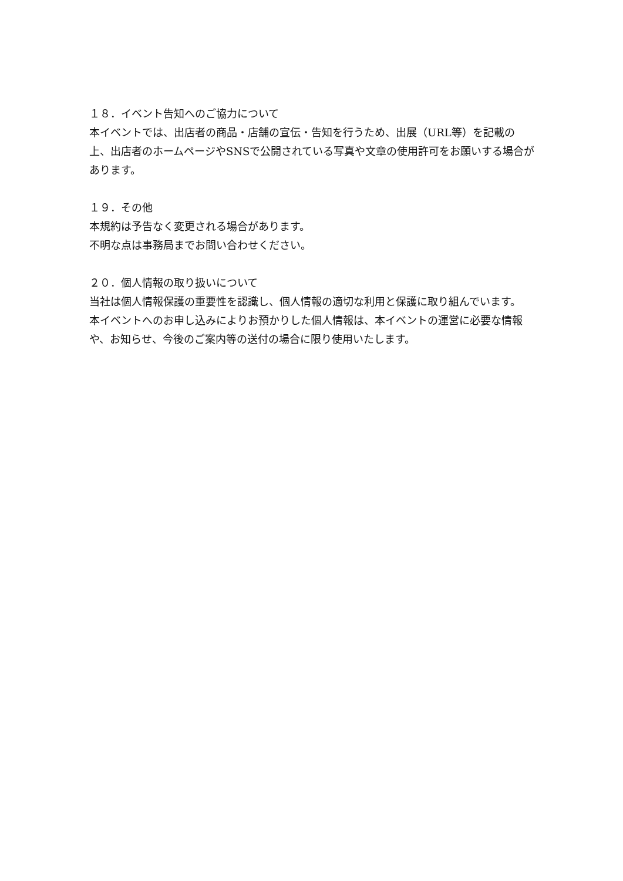１８．イベント告知へのご協力について
本イベントでは、出店者の商品・店舗の宣伝・告知を行うため、出展（URL等）を記載の上、出店者のホームページやSNSで公開されている写真や文章の使用許可をお願いする場合があります。
１９．その他
本規約は予告なく変更される場合があります。
不明な点は事務局までお問い合わせください。
２０．個人情報の取り扱いについて
当社は個人情報保護の重要性を認識し、個人情報の適切な利用と保護に取り組んでいます。
本イベントへのお申し込みによりお預かりした個人情報は、本イベントの運営に必要な情報や、お知らせ、今後のご案内等の送付の場合に限り使用いたします。